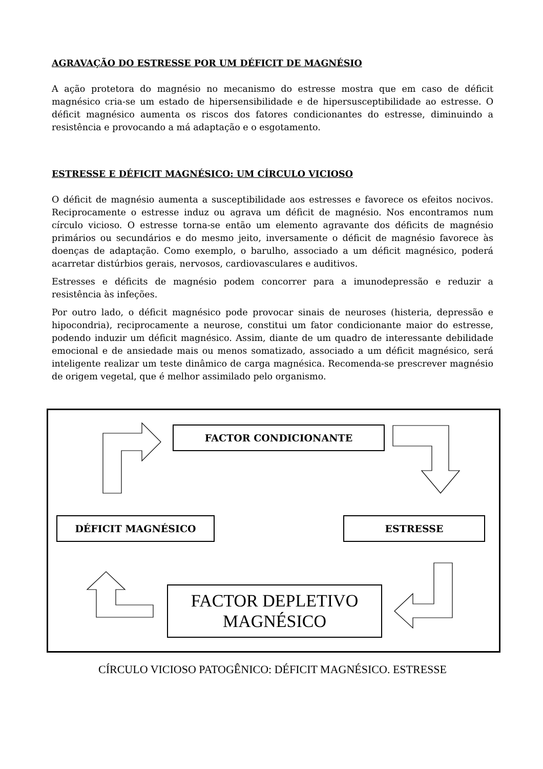AGRAVAÇÃO DO ESTRESSE POR UM DÉFICIT DE MAGNÉSIO
A ação protetora do magnésio no mecanismo do estresse mostra que em caso de déficit magnésico cria-se um estado de hipersensibilidade e de hipersusceptibilidade ao estresse. O déficit magnésico aumenta os riscos dos fatores condicionantes do estresse, diminuindo a resistência e provocando a má adaptação e o esgotamento.
ESTRESSE E DÉFICIT MAGNÉSICO: UM CÍRCULO VICIOSO
O déficit de magnésio aumenta a susceptibilidade aos estresses e favorece os efeitos nocivos. Reciprocamente o estresse induz ou agrava um déficit de magnésio. Nos encontramos num círculo vicioso. O estresse torna-se então um elemento agravante dos déficits de magnésio primários ou secundários e do mesmo jeito, inversamente o déficit de magnésio favorece às doenças de adaptação. Como exemplo, o barulho, associado a um déficit magnésico, poderá acarretar distúrbios gerais, nervosos, cardiovasculares e auditivos.
Estresses e déficits de magnésio podem concorrer para a imunodepressão e reduzir a resistência às infeções.
Por outro lado, o déficit magnésico pode provocar sinais de neuroses (histeria, depressão e hipocondria), reciprocamente a neurose, constitui um fator condicionante maior do estresse, podendo induzir um déficit magnésico. Assim, diante de um quadro de interessante debilidade emocional e de ansiedade mais ou menos somatizado, associado a um déficit magnésico, será inteligente realizar um teste dinâmico de carga magnésica. Recomenda-se prescrever magnésio de origem vegetal, que é melhor assimilado pelo organismo.
FACTOR CONDICIONANTE
DÉFICIT MAGNÉSICO ESTRESSE
FACTOR DEPLETIVO
MAGNÉSICO
CÍRCULO VICIOSO PATOGÊNICO: DÉFICIT MAGNÉSICO. ESTRESSE